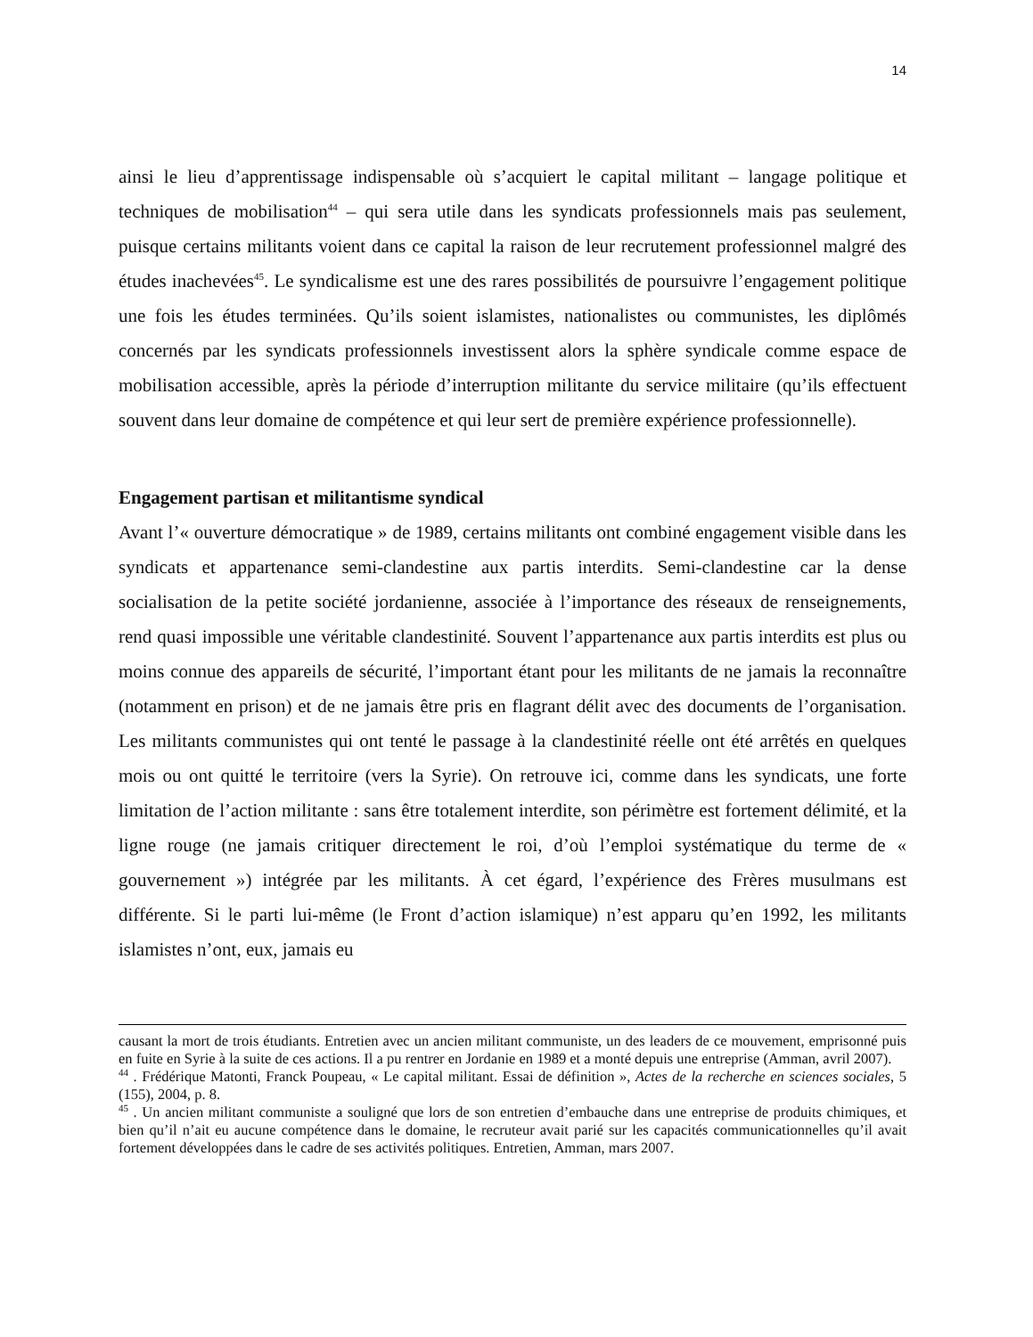14
ainsi le lieu d’apprentissage indispensable où s’acquiert le capital militant – langage politique et techniques de mobilisation<sup>44</sup> – qui sera utile dans les syndicats professionnels mais pas seulement, puisque certains militants voient dans ce capital la raison de leur recrutement professionnel malgré des études inachevées<sup>45</sup>. Le syndicalisme est une des rares possibilités de poursuivre l’engagement politique une fois les études terminées. Qu’ils soient islamistes, nationalistes ou communistes, les diplômés concernés par les syndicats professionnels investissent alors la sphère syndicale comme espace de mobilisation accessible, après la période d’interruption militante du service militaire (qu’ils effectuent souvent dans leur domaine de compétence et qui leur sert de première expérience professionnelle).
Engagement partisan et militantisme syndical
Avant l’« ouverture démocratique » de 1989, certains militants ont combiné engagement visible dans les syndicats et appartenance semi-clandestine aux partis interdits. Semi-clandestine car la dense socialisation de la petite société jordanienne, associée à l’importance des réseaux de renseignements, rend quasi impossible une véritable clandestinité. Souvent l’appartenance aux partis interdits est plus ou moins connue des appareils de sécurité, l’important étant pour les militants de ne jamais la reconnaître (notamment en prison) et de ne jamais être pris en flagrant délit avec des documents de l’organisation. Les militants communistes qui ont tenté le passage à la clandestinité réelle ont été arrêtés en quelques mois ou ont quitté le territoire (vers la Syrie). On retrouve ici, comme dans les syndicats, une forte limitation de l’action militante : sans être totalement interdite, son périmètre est fortement délimité, et la ligne rouge (ne jamais critiquer directement le roi, d’où l’emploi systématique du terme de « gouvernement ») intégrée par les militants. À cet égard, l’expérience des Frères musulmans est différente. Si le parti lui-même (le Front d’action islamique) n’est apparu qu’en 1992, les militants islamistes n’ont, eux, jamais eu
causant la mort de trois étudiants. Entretien avec un ancien militant communiste, un des leaders de ce mouvement, emprisonné puis en fuite en Syrie à la suite de ces actions. Il a pu rentrer en Jordanie en 1989 et a monté depuis une entreprise (Amman, avril 2007).
<sup>44</sup> . Frédérique Matonti, Franck Poupeau, « Le capital militant. Essai de définition », Actes de la recherche en sciences sociales, 5 (155), 2004, p. 8.
<sup>45</sup> . Un ancien militant communiste a souligné que lors de son entretien d’embauche dans une entreprise de produits chimiques, et bien qu’il n’ait eu aucune compétence dans le domaine, le recruteur avait parié sur les capacités communicationnelles qu’il avait fortement développées dans le cadre de ses activités politiques. Entretien, Amman, mars 2007.